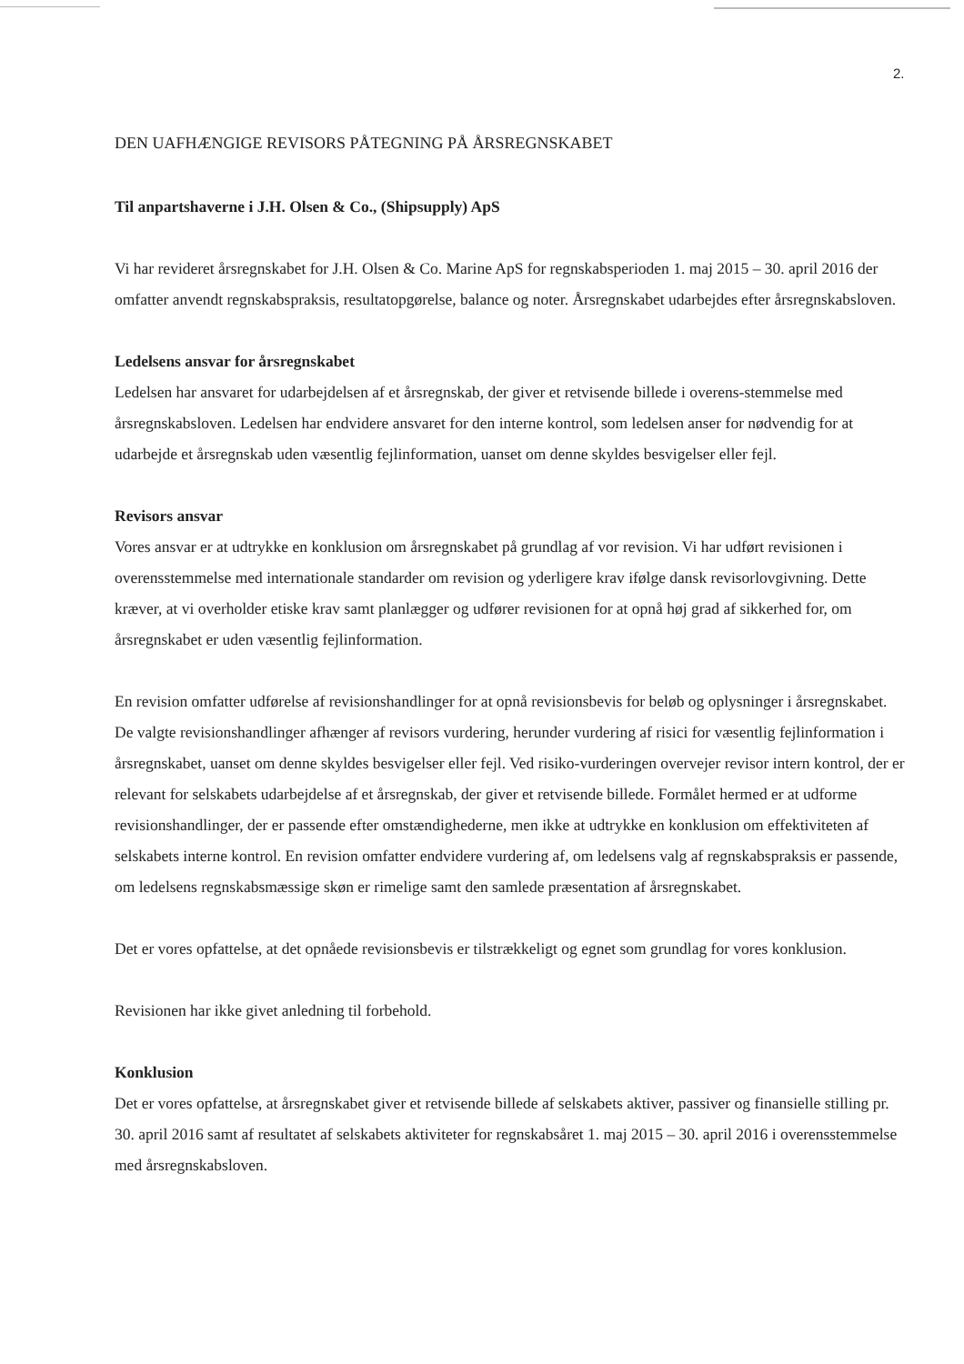2.
DEN UAFHÆNGIGE REVISORS PÅTEGNING PÅ ÅRSREGNSKABET
Til anpartshaverne i J.H. Olsen & Co., (Shipsupply) ApS
Vi har revideret årsregnskabet for J.H. Olsen & Co. Marine ApS for regnskabsperioden 1. maj 2015 – 30. april 2016 der omfatter anvendt regnskabspraksis, resultatopgørelse, balance og noter. Årsregnskabet udarbejdes efter årsregnskabsloven.
Ledelsens ansvar for årsregnskabet
Ledelsen har ansvaret for udarbejdelsen af et årsregnskab, der giver et retvisende billede i overens-stemmelse med årsregnskabsloven. Ledelsen har endvidere ansvaret for den interne kontrol, som ledelsen anser for nødvendig for at udarbejde et årsregnskab uden væsentlig fejlinformation, uanset om denne skyldes besvigelser eller fejl.
Revisors ansvar
Vores ansvar er at udtrykke en konklusion om årsregnskabet på grundlag af vor revision. Vi har udført revisionen i overensstemmelse med internationale standarder om revision og yderligere krav ifølge dansk revisorlovgivning. Dette kræver, at vi overholder etiske krav samt planlægger og udfører revisionen for at opnå høj grad af sikkerhed for, om årsregnskabet er uden væsentlig fejlinformation.
En revision omfatter udførelse af revisionshandlinger for at opnå revisionsbevis for beløb og oplysninger i årsregnskabet. De valgte revisionshandlinger afhænger af revisors vurdering, herunder vurdering af risici for væsentlig fejlinformation i årsregnskabet, uanset om denne skyldes besvigelser eller fejl. Ved risiko-vurderingen overvejer revisor intern kontrol, der er relevant for selskabets udarbejdelse af et årsregnskab, der giver et retvisende billede. Formålet hermed er at udforme revisionshandlinger, der er passende efter omstændighederne, men ikke at udtrykke en konklusion om effektiviteten af selskabets interne kontrol. En revision omfatter endvidere vurdering af, om ledelsens valg af regnskabspraksis er passende, om ledelsens regnskabsmæssige skøn er rimelige samt den samlede præsentation af årsregnskabet.
Det er vores opfattelse, at det opnåede revisionsbevis er tilstrækkeligt og egnet som grundlag for vores konklusion.
Revisionen har ikke givet anledning til forbehold.
Konklusion
Det er vores opfattelse, at årsregnskabet giver et retvisende billede af selskabets aktiver, passiver og finansielle stilling pr. 30. april 2016 samt af resultatet af selskabets aktiviteter for regnskabsåret 1. maj 2015 – 30. april 2016 i overensstemmelse med årsregnskabsloven.